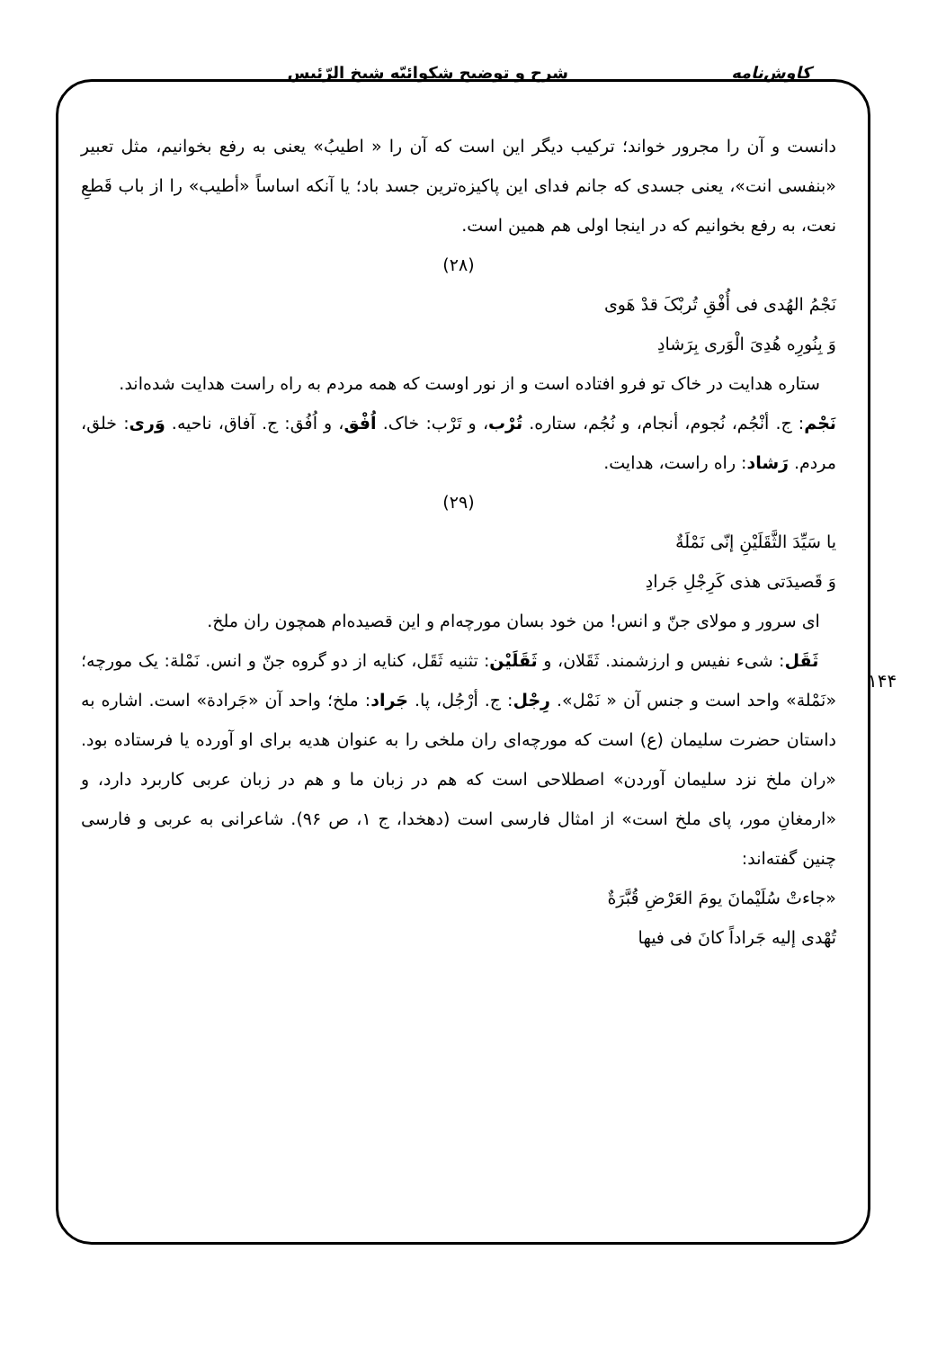کاوش‌نامه شرح و توضیح شکوائیّه شیخ الرّئیس
۱۴۴
دانست و آن را مجرور خواند؛ ترکیب دیگر این است که آن را « اطیبُ» یعنی به رفع بخوانیم، مثل تعبیر «بنفسی انت»، یعنی جسدی که جانم فدای این پاکیزه‌ترین جسد باد؛ یا آنکه اساساً «أطیب» را از باب قَطعِ نعت، به رفع بخوانیم که در اینجا اولی هم همین است.
(۲۸)
نَجْمُ الهُدی فی أُفْقِ تُربْکَ قدْ هَوی
وَ بِنُورِه هُدِیَ الْوَری بِرَشادِ
ستاره هدایت در خاک تو فرو افتاده است و از نور اوست که همه مردم به راه راست هدایت شده‌اند.
نَجْم: ج. أنْجُم، نُجوم، أنجام، و نُجُم، ستاره. تُرْب، و تَرْب: خاک. اُفْق، و اُفُق: ج. آفاق، ناحیه. وَری: خلق، مردم. رَشاد: راه راست، هدایت.
(۲۹)
یا سَیِّدَ الثَّقَلَیْنِ إنّی نَمْلَةٌ
وَ قَصیدَتی هذی کَرِجْلِ جَرادِ
ای سرور و مولای جنّ و انس! من خود بسان مورچه‌ام و این قصیده‌ام همچون ران ملخ.
ثَقَل: شیء نفیس و ارزشمند. ثَقَلان، و ثَقَلَیْن: تثنیه ثَقَل، کنایه از دو گروه جنّ و انس. نَمْلة: یک مورچه؛ «نَمْلة» واحد است و جنس آن « نَمْل». رِجْل: ج. أرْجُل، پا. جَراد: ملخ؛ واحد آن «جَرادة» است. اشاره به داستان حضرت سلیمان (ع) است که مورچه‌ای ران ملخی را به عنوان هدیه برای او آورده یا فرستاده بود. «ران ملخ نزد سلیمان آوردن» اصطلاحی است که هم در زبان ما و هم در زبان عربی کاربرد دارد، و «ارمغانِ مور، پای ملخ است» از امثال فارسی است (دهخدا، ج ۱، ص ۹۶). شاعرانی به عربی و فارسی چنین گفته‌اند:
«جاءتْ سُلَیْمانَ یومَ العَرْضِ قُبَّرَةٌ
تُهْدی إلیه جَراداً کانَ فی فیها